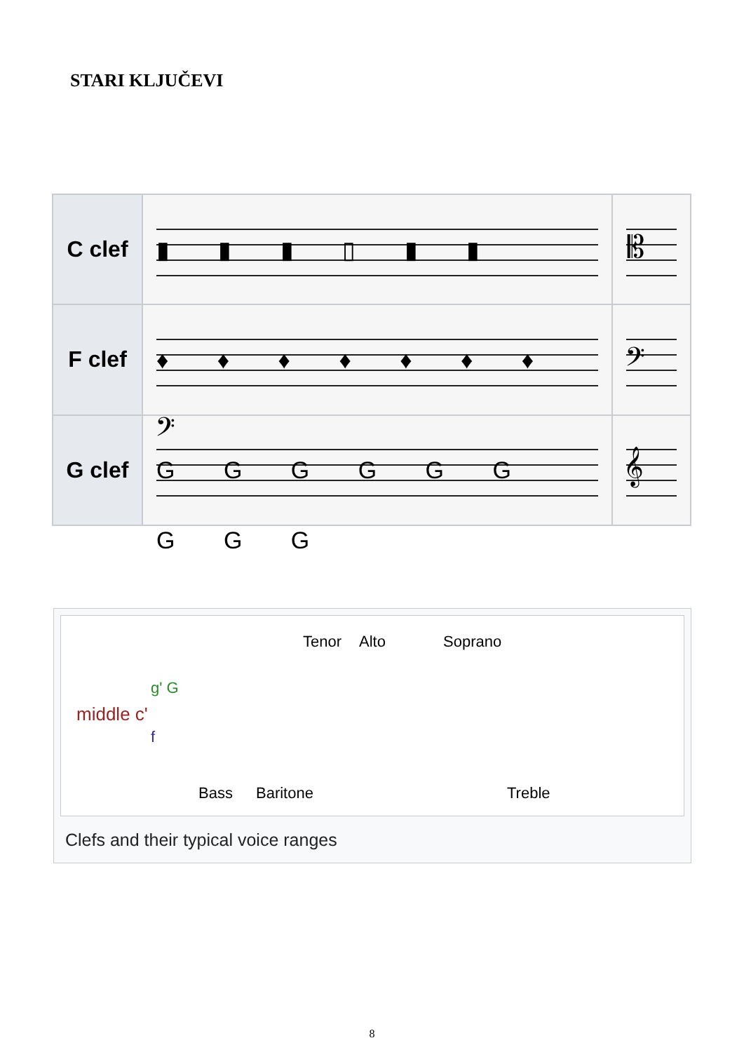STARI KLJUČEVI
| C clef | ▮ ▮ ▮ ▯ ▮ ▮ | 𝄡 |
| F clef | ♦ ♦ ♦ ♦ ♦ ♦ ♦ 𝄢 | 𝄢 |
| G clef | G G G G G G G G G | 𝄞 |
Tenor Alto Soprano
g' G
middle c'
f
Bass Baritone Treble
Clefs and their typical voice ranges
8